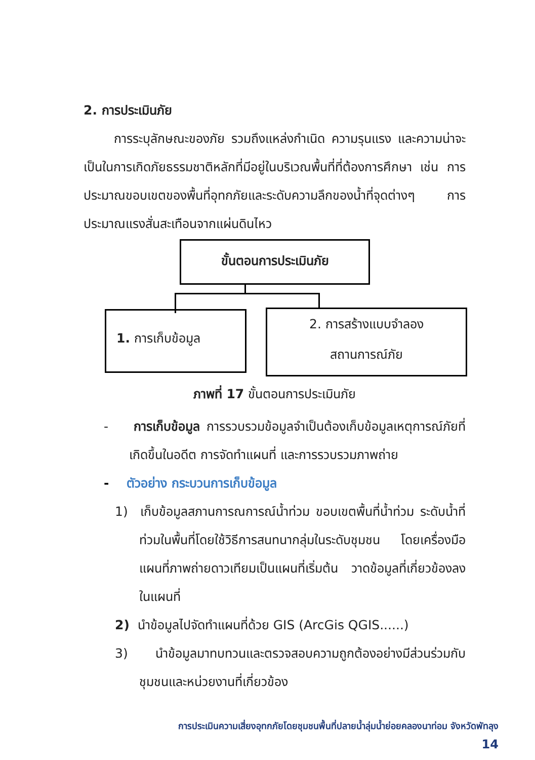2. การประเมินภัย
การระบุลักษณะของภัย รวมถึงแหล่งกำเนิด ความรุนแรง และความน่าจะเป็นในการเกิดภัยธรรมชาติหลักที่มีอยู่ในบริเวณพื้นที่ที่ต้องการศึกษา เช่น การประมาณขอบเขตของพื้นที่อุทกภัยและระดับความลึกของน้ำที่จุดต่างๆ การประมาณแรงสั่นสะเทือนจากแผ่นดินไหว
ขั้นตอนการประเมินภัย
1. การเก็บข้อมูล
2. การสร้างแบบจำลอง
สถานการณ์ภัย
ภาพที่ 17 ขั้นตอนการประเมินภัย
- การเก็บข้อมูล การรวบรวมข้อมูลจำเป็นต้องเก็บข้อมูลเหตุการณ์ภัยที่เกิดขึ้นในอดีต การจัดทำแผนที่ และการรวบรวมภาพถ่าย
- ตัวอย่าง กระบวนการเก็บข้อมูล
1) เก็บข้อมูลสภานการณการณ์น้ำท่วม ขอบเขตพื้นที่น้ำท่วม ระดับน้ำที่ท่วมในพื้นที่โดยใช้วิธีการสนทนากลุ่มในระดับชุมชน โดยเครื่องมือแผนที่ภาพถ่ายดาวเทียมเป็นแผนที่เริ่มต้น วาดข้อมูลที่เกี่ยวข้องลงในแผนที่
2) นำข้อมูลไปจัดทำแผนที่ด้วย GIS (ArcGis QGIS......)
3) นำข้อมูลมาทบทวนและตรวจสอบความถูกต้องอย่างมีส่วนร่วมกับชุมชนและหน่วยงานที่เกี่ยวข้อง
การประเมินความเสี่ยงอุทกภัยโดยชุมชนพื้นที่ปลายน้ำลุ่มน้ำย่อยคลองนาท่อม จังหวัดพัทลุง
14